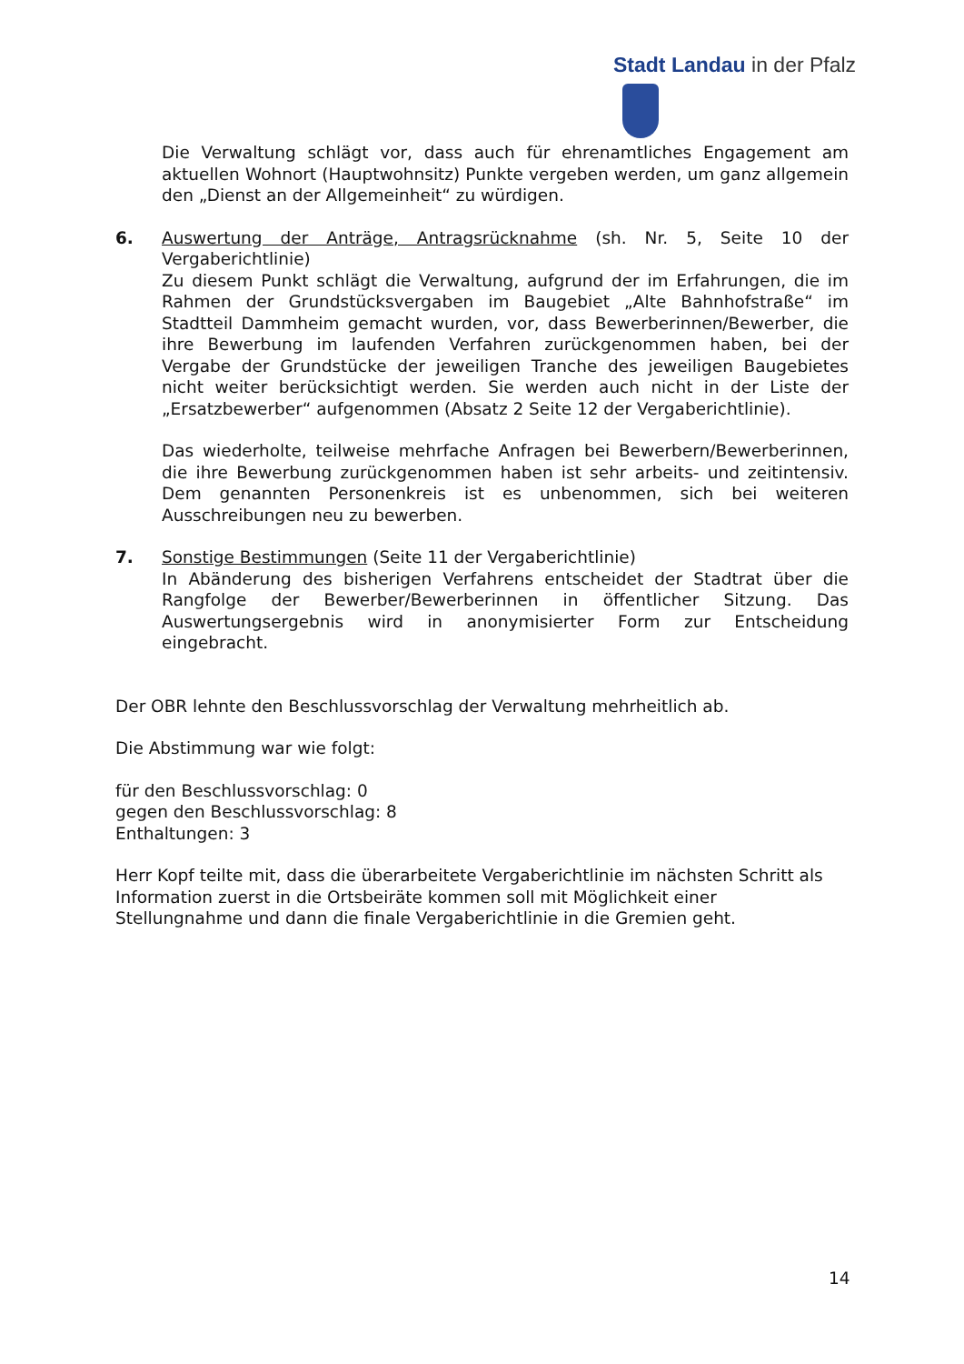Stadt Landau in der Pfalz
Die Verwaltung schlägt vor, dass auch für ehrenamtliches Engagement am aktuellen Wohnort (Hauptwohnsitz) Punkte vergeben werden, um ganz allgemein den „Dienst an der Allgemeinheit“ zu würdigen.
6. Auswertung der Anträge, Antragsrücknahme (sh. Nr. 5, Seite 10 der Vergaberichtlinie)
Zu diesem Punkt schlägt die Verwaltung, aufgrund der im Erfahrungen, die im Rahmen der Grundstücksvergaben im Baugebiet „Alte Bahnhofstraße“ im Stadtteil Dammheim gemacht wurden, vor, dass Bewerberinnen/Bewerber, die ihre Bewerbung im laufenden Verfahren zurückgenommen haben, bei der Vergabe der Grundstücke der jeweiligen Tranche des jeweiligen Baugebietes nicht weiter berücksichtigt werden. Sie werden auch nicht in der Liste der „Ersatzbewerber“ aufgenommen (Absatz 2 Seite 12 der Vergaberichtlinie).
Das wiederholte, teilweise mehrfache Anfragen bei Bewerbern/Bewerberinnen, die ihre Bewerbung zurückgenommen haben ist sehr arbeits- und zeitintensiv. Dem genannten Personenkreis ist es unbenommen, sich bei weiteren Ausschreibungen neu zu bewerben.
7. Sonstige Bestimmungen (Seite 11 der Vergaberichtlinie)
In Abänderung des bisherigen Verfahrens entscheidet der Stadtrat über die Rangfolge der Bewerber/Bewerberinnen in öffentlicher Sitzung. Das Auswertungsergebnis wird in anonymisierter Form zur Entscheidung eingebracht.
Der OBR lehnte den Beschlussvorschlag der Verwaltung mehrheitlich ab.
Die Abstimmung war wie folgt:
für den Beschlussvorschlag: 0
gegen den Beschlussvorschlag: 8
Enthaltungen: 3
Herr Kopf teilte mit, dass die überarbeitete Vergaberichtlinie im nächsten Schritt als Information zuerst in die Ortsbeiräte kommen soll mit Möglichkeit einer Stellungnahme und dann die finale Vergaberichtlinie in die Gremien geht.
14